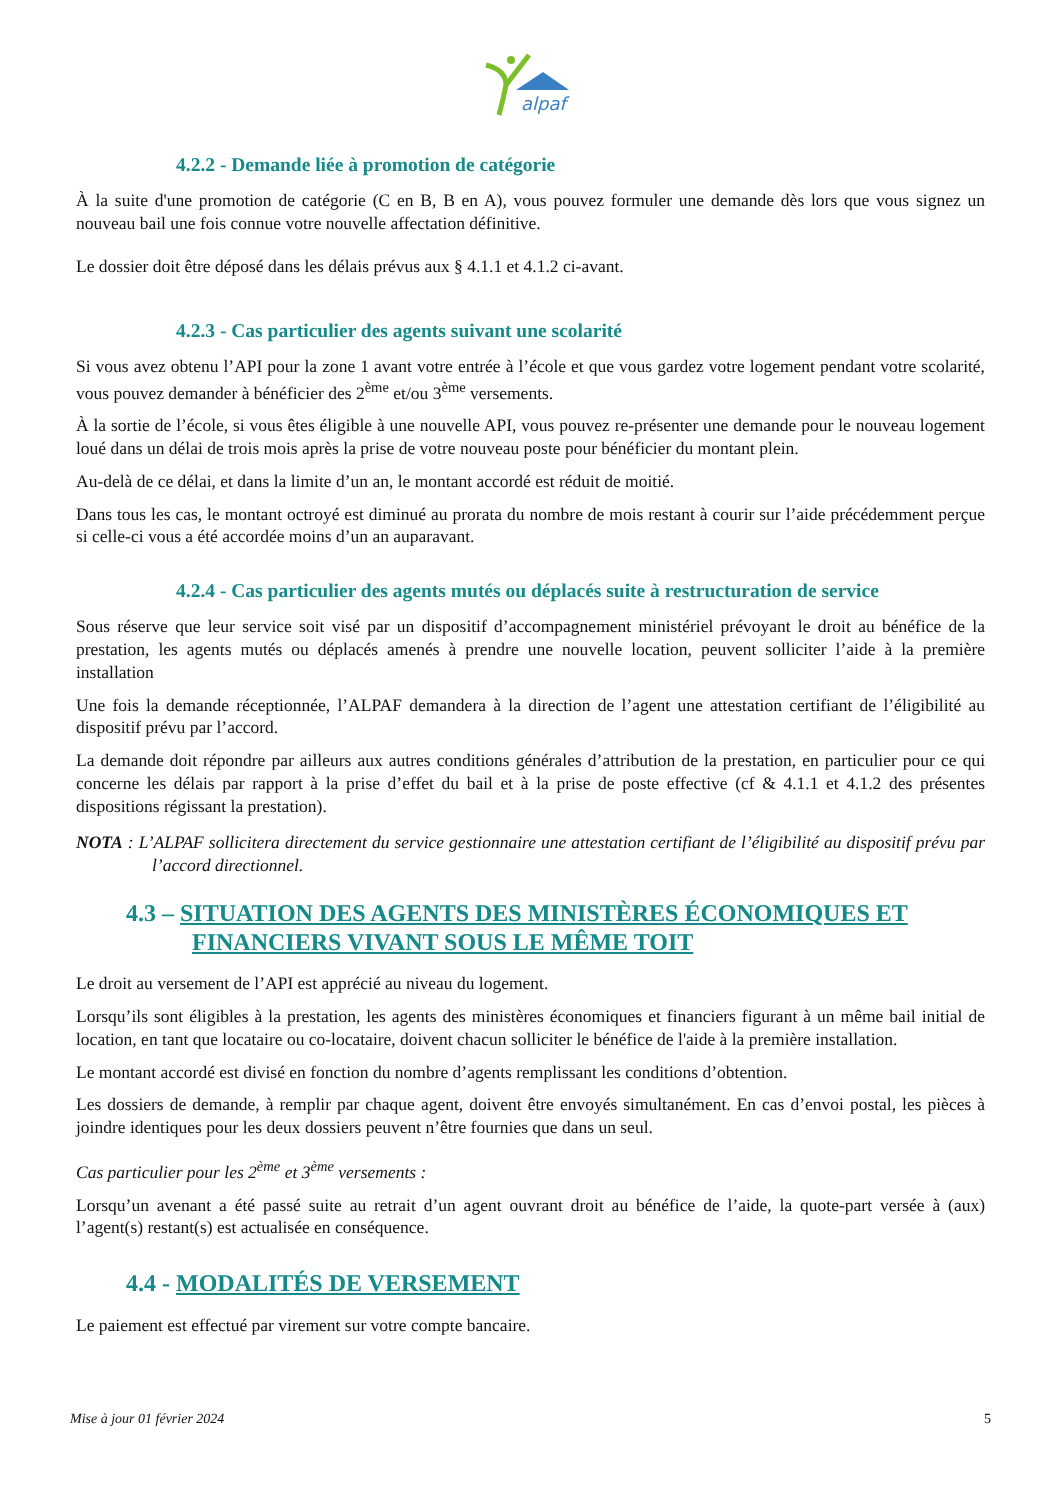alpaf
4.2.2 - Demande liée à promotion de catégorie
À la suite d'une promotion de catégorie (C en B, B en A), vous pouvez formuler une demande dès lors que vous signez un nouveau bail une fois connue votre nouvelle affectation définitive.
Le dossier doit être déposé dans les délais prévus aux § 4.1.1 et 4.1.2 ci-avant.
4.2.3 - Cas particulier des agents suivant une scolarité
Si vous avez obtenu l’API pour la zone 1 avant votre entrée à l’école et que vous gardez votre logement pendant votre scolarité, vous pouvez demander à bénéficier des 2<sup>ème</sup> et/ou 3<sup>ème</sup> versements.
À la sortie de l’école, si vous êtes éligible à une nouvelle API, vous pouvez re-présenter une demande pour le nouveau logement loué dans un délai de trois mois après la prise de votre nouveau poste pour bénéficier du montant plein.
Au-delà de ce délai, et dans la limite d’un an, le montant accordé est réduit de moitié.
Dans tous les cas, le montant octroyé est diminué au prorata du nombre de mois restant à courir sur l’aide précédemment perçue si celle-ci vous a été accordée moins d’un an auparavant.
4.2.4 - Cas particulier des agents mutés ou déplacés suite à restructuration de service
Sous réserve que leur service soit visé par un dispositif d’accompagnement ministériel prévoyant le droit au bénéfice de la prestation, les agents mutés ou déplacés amenés à prendre une nouvelle location, peuvent solliciter l’aide à la première installation
Une fois la demande réceptionnée, l’ALPAF demandera à la direction de l’agent une attestation certifiant de l’éligibilité au dispositif prévu par l’accord.
La demande doit répondre par ailleurs aux autres conditions générales d’attribution de la prestation, en particulier pour ce qui concerne les délais par rapport à la prise d’effet du bail et à la prise de poste effective (cf & 4.1.1 et 4.1.2 des présentes dispositions régissant la prestation).
NOTA : L’ALPAF sollicitera directement du service gestionnaire une attestation certifiant de l’éligibilité au dispositif prévu par l’accord directionnel.
4.3 – SITUATION DES AGENTS DES MINISTÈRES ÉCONOMIQUES ET FINANCIERS VIVANT SOUS LE MÊME TOIT
Le droit au versement de l’API est apprécié au niveau du logement.
Lorsqu’ils sont éligibles à la prestation, les agents des ministères économiques et financiers figurant à un même bail initial de location, en tant que locataire ou co-locataire, doivent chacun solliciter le bénéfice de l'aide à la première installation.
Le montant accordé est divisé en fonction du nombre d’agents remplissant les conditions d’obtention.
Les dossiers de demande, à remplir par chaque agent, doivent être envoyés simultanément. En cas d’envoi postal, les pièces à joindre identiques pour les deux dossiers peuvent n’être fournies que dans un seul.
Cas particulier pour les 2<sup>ème</sup> et 3<sup>ème</sup> versements :
Lorsqu’un avenant a été passé suite au retrait d’un agent ouvrant droit au bénéfice de l’aide, la quote-part versée à (aux) l’agent(s) restant(s) est actualisée en conséquence.
4.4 - MODALITÉS DE VERSEMENT
Le paiement est effectué par virement sur votre compte bancaire.
Mise à jour 01 février 2024 5